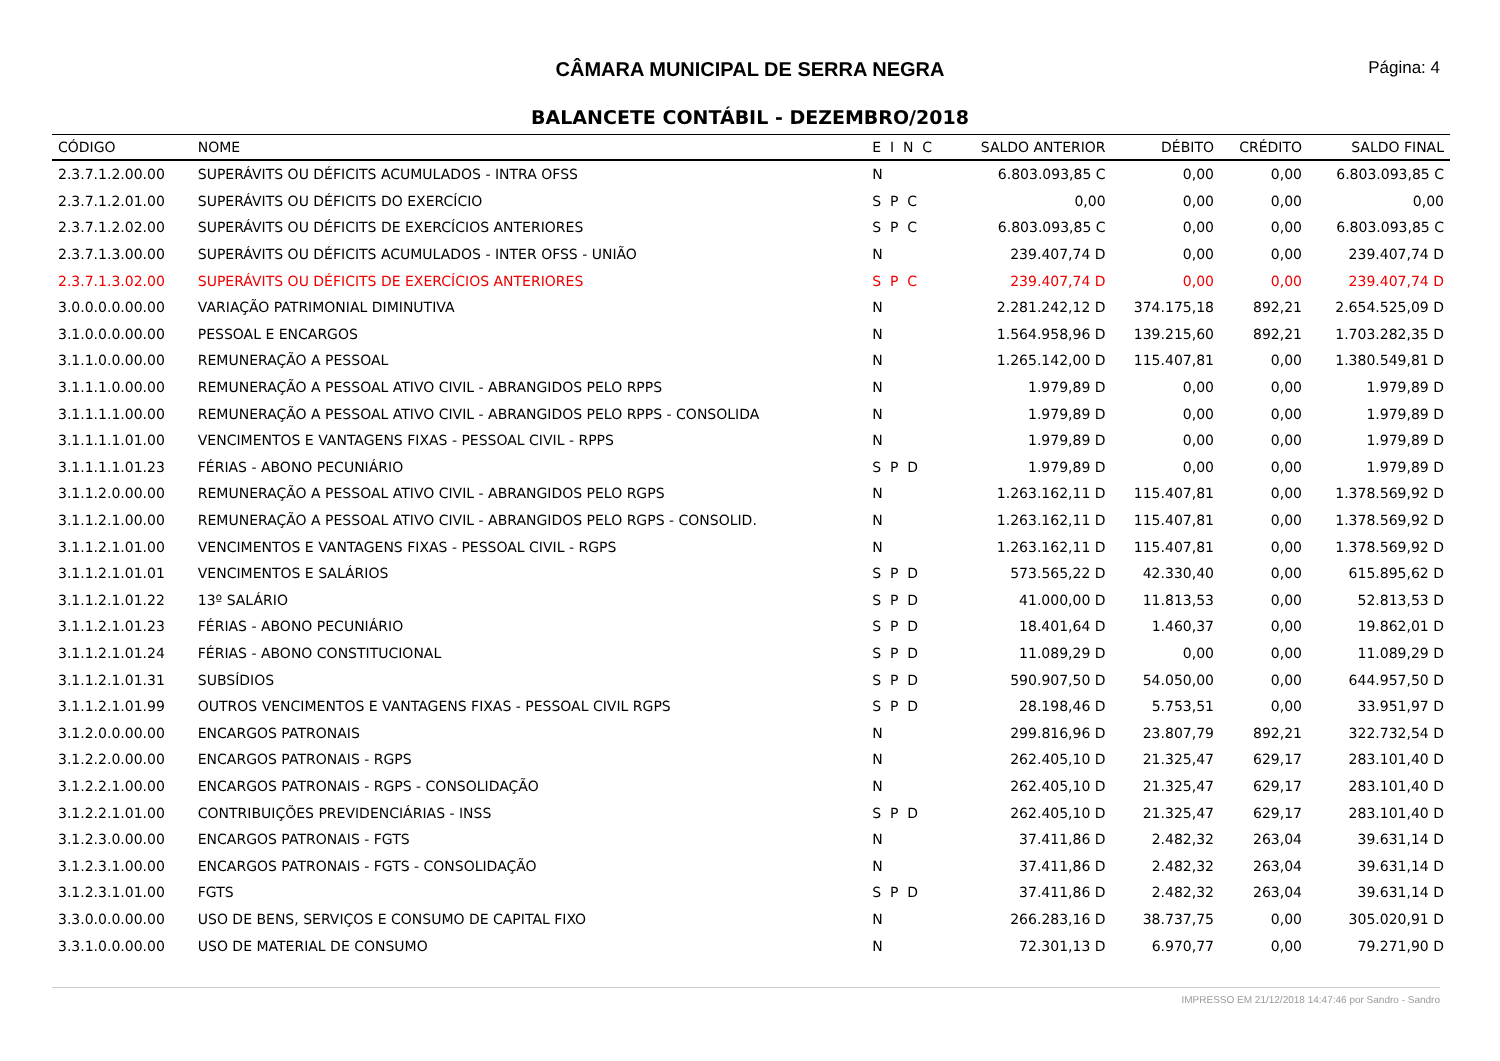CÂMARA MUNICIPAL DE SERRA NEGRA
Página: 4
BALANCETE CONTÁBIL - DEZEMBRO/2018
| CÓDIGO | NOME | E I N C | SALDO ANTERIOR | DÉBITO | CRÉDITO | SALDO FINAL |
| --- | --- | --- | --- | --- | --- | --- |
| 2.3.7.1.2.00.00 | SUPERÁVITS OU DÉFICITS ACUMULADOS - INTRA OFSS | N | 6.803.093,85 C | 0,00 | 0,00 | 6.803.093,85 C |
| 2.3.7.1.2.01.00 | SUPERÁVITS OU DÉFICITS DO EXERCÍCIO | S P C | 0,00 | 0,00 | 0,00 | 0,00 |
| 2.3.7.1.2.02.00 | SUPERÁVITS OU DÉFICITS DE EXERCÍCIOS ANTERIORES | S P C | 6.803.093,85 C | 0,00 | 0,00 | 6.803.093,85 C |
| 2.3.7.1.3.00.00 | SUPERÁVITS OU DÉFICITS ACUMULADOS - INTER OFSS - UNIÃO | N | 239.407,74 D | 0,00 | 0,00 | 239.407,74 D |
| 2.3.7.1.3.02.00 | SUPERÁVITS OU DÉFICITS DE EXERCÍCIOS ANTERIORES | S P C | 239.407,74 D | 0,00 | 0,00 | 239.407,74 D |
| 3.0.0.0.0.00.00 | VARIAÇÃO PATRIMONIAL DIMINUTIVA | N | 2.281.242,12 D | 374.175,18 | 892,21 | 2.654.525,09 D |
| 3.1.0.0.0.00.00 | PESSOAL E ENCARGOS | N | 1.564.958,96 D | 139.215,60 | 892,21 | 1.703.282,35 D |
| 3.1.1.0.0.00.00 | REMUNERAÇÃO A PESSOAL | N | 1.265.142,00 D | 115.407,81 | 0,00 | 1.380.549,81 D |
| 3.1.1.1.0.00.00 | REMUNERAÇÃO A PESSOAL ATIVO CIVIL - ABRANGIDOS PELO RPPS | N | 1.979,89 D | 0,00 | 0,00 | 1.979,89 D |
| 3.1.1.1.1.00.00 | REMUNERAÇÃO A PESSOAL ATIVO CIVIL - ABRANGIDOS PELO RPPS - CONSOLIDA | N | 1.979,89 D | 0,00 | 0,00 | 1.979,89 D |
| 3.1.1.1.1.01.00 | VENCIMENTOS E VANTAGENS FIXAS - PESSOAL CIVIL - RPPS | N | 1.979,89 D | 0,00 | 0,00 | 1.979,89 D |
| 3.1.1.1.1.01.23 | FÉRIAS - ABONO PECUNIÁRIO | S P D | 1.979,89 D | 0,00 | 0,00 | 1.979,89 D |
| 3.1.1.2.0.00.00 | REMUNERAÇÃO A PESSOAL ATIVO CIVIL - ABRANGIDOS PELO RGPS | N | 1.263.162,11 D | 115.407,81 | 0,00 | 1.378.569,92 D |
| 3.1.1.2.1.00.00 | REMUNERAÇÃO A PESSOAL ATIVO CIVIL - ABRANGIDOS PELO RGPS - CONSOLID. | N | 1.263.162,11 D | 115.407,81 | 0,00 | 1.378.569,92 D |
| 3.1.1.2.1.01.00 | VENCIMENTOS E VANTAGENS FIXAS - PESSOAL CIVIL - RGPS | N | 1.263.162,11 D | 115.407,81 | 0,00 | 1.378.569,92 D |
| 3.1.1.2.1.01.01 | VENCIMENTOS E SALÁRIOS | S P D | 573.565,22 D | 42.330,40 | 0,00 | 615.895,62 D |
| 3.1.1.2.1.01.22 | 13º SALÁRIO | S P D | 41.000,00 D | 11.813,53 | 0,00 | 52.813,53 D |
| 3.1.1.2.1.01.23 | FÉRIAS - ABONO PECUNIÁRIO | S P D | 18.401,64 D | 1.460,37 | 0,00 | 19.862,01 D |
| 3.1.1.2.1.01.24 | FÉRIAS - ABONO CONSTITUCIONAL | S P D | 11.089,29 D | 0,00 | 0,00 | 11.089,29 D |
| 3.1.1.2.1.01.31 | SUBSÍDIOS | S P D | 590.907,50 D | 54.050,00 | 0,00 | 644.957,50 D |
| 3.1.1.2.1.01.99 | OUTROS VENCIMENTOS E VANTAGENS FIXAS - PESSOAL CIVIL RGPS | S P D | 28.198,46 D | 5.753,51 | 0,00 | 33.951,97 D |
| 3.1.2.0.0.00.00 | ENCARGOS PATRONAIS | N | 299.816,96 D | 23.807,79 | 892,21 | 322.732,54 D |
| 3.1.2.2.0.00.00 | ENCARGOS PATRONAIS - RGPS | N | 262.405,10 D | 21.325,47 | 629,17 | 283.101,40 D |
| 3.1.2.2.1.00.00 | ENCARGOS PATRONAIS - RGPS - CONSOLIDAÇÃO | N | 262.405,10 D | 21.325,47 | 629,17 | 283.101,40 D |
| 3.1.2.2.1.01.00 | CONTRIBUIÇÕES PREVIDENCIÁRIAS - INSS | S P D | 262.405,10 D | 21.325,47 | 629,17 | 283.101,40 D |
| 3.1.2.3.0.00.00 | ENCARGOS PATRONAIS - FGTS | N | 37.411,86 D | 2.482,32 | 263,04 | 39.631,14 D |
| 3.1.2.3.1.00.00 | ENCARGOS PATRONAIS - FGTS - CONSOLIDAÇÃO | N | 37.411,86 D | 2.482,32 | 263,04 | 39.631,14 D |
| 3.1.2.3.1.01.00 | FGTS | S P D | 37.411,86 D | 2.482,32 | 263,04 | 39.631,14 D |
| 3.3.0.0.0.00.00 | USO DE BENS, SERVIÇOS E CONSUMO DE CAPITAL FIXO | N | 266.283,16 D | 38.737,75 | 0,00 | 305.020,91 D |
| 3.3.1.0.0.00.00 | USO DE MATERIAL DE CONSUMO | N | 72.301,13 D | 6.970,77 | 0,00 | 79.271,90 D |
IMPRESSO EM 21/12/2018 14:47:46 por Sandro - Sandro